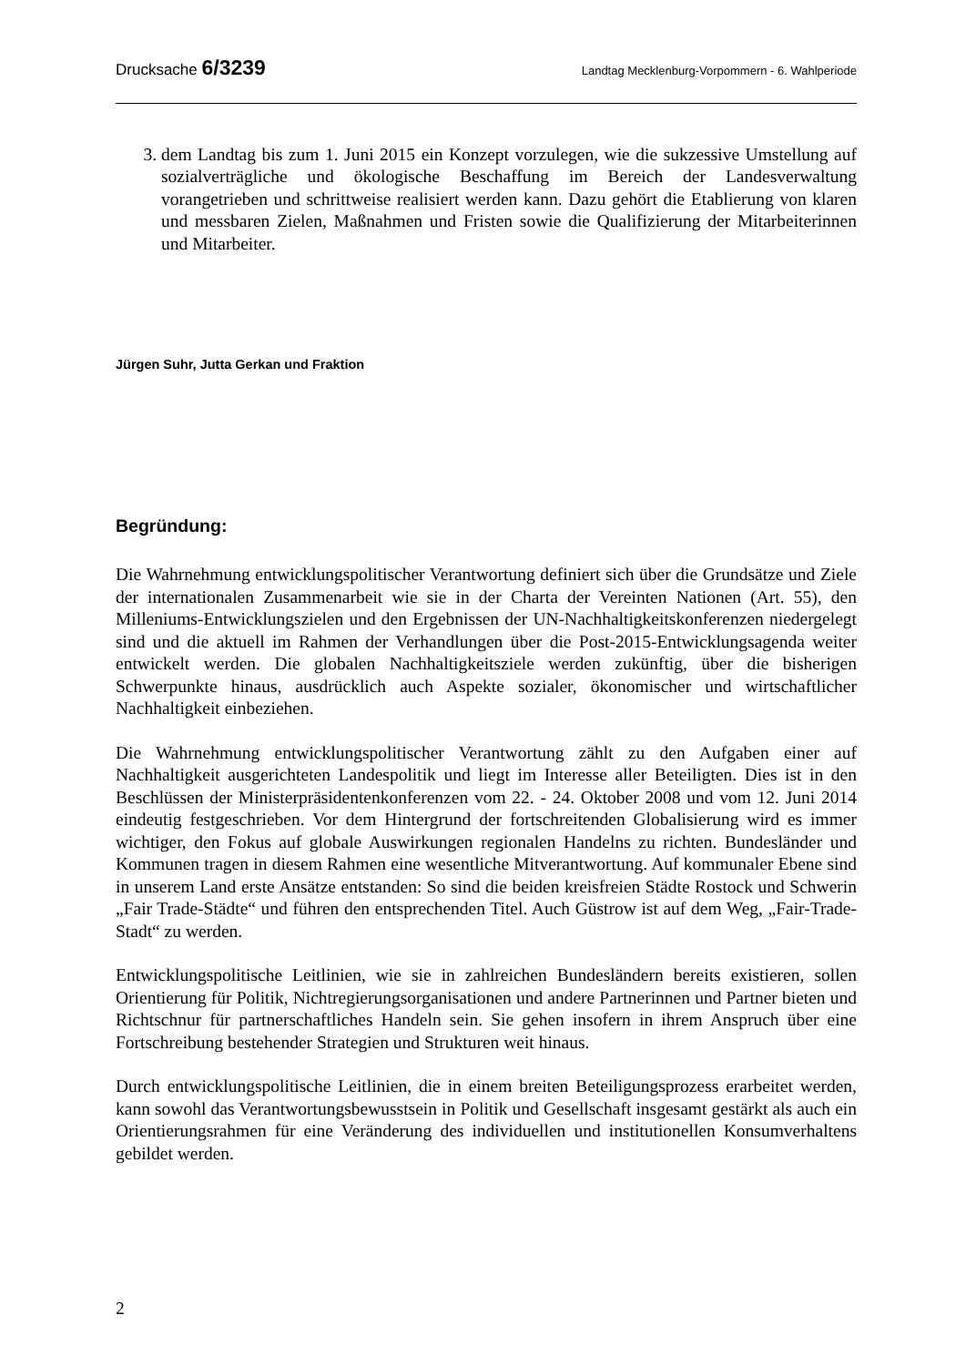Drucksache 6/3239 Landtag Mecklenburg-Vorpommern - 6. Wahlperiode
3. dem Landtag bis zum 1. Juni 2015 ein Konzept vorzulegen, wie die sukzessive Umstellung auf sozialverträgliche und ökologische Beschaffung im Bereich der Landesverwaltung vorangetrieben und schrittweise realisiert werden kann. Dazu gehört die Etablierung von klaren und messbaren Zielen, Maßnahmen und Fristen sowie die Qualifizierung der Mitarbeiterinnen und Mitarbeiter.
Jürgen Suhr, Jutta Gerkan und Fraktion
Begründung:
Die Wahrnehmung entwicklungspolitischer Verantwortung definiert sich über die Grundsätze und Ziele der internationalen Zusammenarbeit wie sie in der Charta der Vereinten Nationen (Art. 55), den Milleniums-Entwicklungszielen und den Ergebnissen der UN-Nachhaltig­keitskonferenzen niedergelegt sind und die aktuell im Rahmen der Verhandlungen über die Post-2015-Entwicklungsagenda weiter entwickelt werden. Die globalen Nachhaltigkeitsziele werden zukünftig, über die bisherigen Schwerpunkte hinaus, ausdrücklich auch Aspekte sozialer, ökonomischer und wirtschaftlicher Nachhaltigkeit einbeziehen.
Die Wahrnehmung entwicklungspolitischer Verantwortung zählt zu den Aufgaben einer auf Nachhaltigkeit ausgerichteten Landespolitik und liegt im Interesse aller Beteiligten. Dies ist in den Beschlüssen der Ministerpräsidentenkonferenzen vom 22. - 24. Oktober 2008 und vom 12. Juni 2014 eindeutig festgeschrieben. Vor dem Hintergrund der fortschreitenden Globalisierung wird es immer wichtiger, den Fokus auf globale Auswirkungen regionalen Handelns zu richten. Bundesländer und Kommunen tragen in diesem Rahmen eine wesentliche Mitverantwortung. Auf kommunaler Ebene sind in unserem Land erste Ansätze entstanden: So sind die beiden kreisfreien Städte Rostock und Schwerin „Fair Trade-Städte“ und führen den entsprechenden Titel. Auch Güstrow ist auf dem Weg, „Fair-Trade-Stadt“ zu werden.
Entwicklungspolitische Leitlinien, wie sie in zahlreichen Bundesländern bereits existieren, sollen Orientierung für Politik, Nichtregierungsorganisationen und andere Partnerinnen und Partner bieten und Richtschnur für partnerschaftliches Handeln sein. Sie gehen insofern in ihrem Anspruch über eine Fortschreibung bestehender Strategien und Strukturen weit hinaus.
Durch entwicklungspolitische Leitlinien, die in einem breiten Beteiligungsprozess erarbeitet werden, kann sowohl das Verantwortungsbewusstsein in Politik und Gesellschaft insgesamt gestärkt als auch ein Orientierungsrahmen für eine Veränderung des individuellen und institutionellen Konsumverhaltens gebildet werden.
2